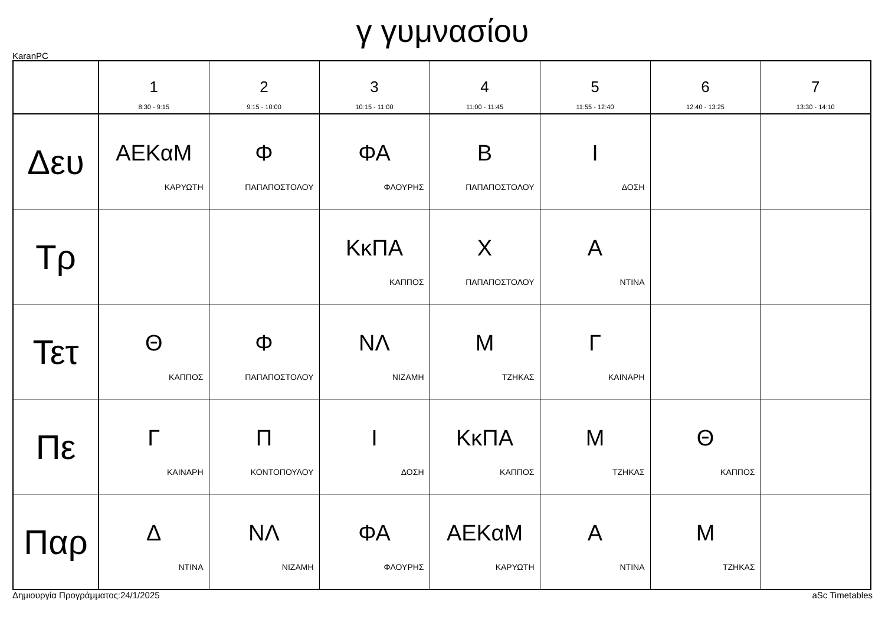γ γυμνασίου
KaranPC
| | 1 8:30 - 9:15 | 2 9:15 - 10:00 | 3 10:15 - 11:00 | 4 11:00 - 11:45 | 5 11:55 - 12:40 | 6 12:40 - 13:25 | 7 13:30 - 14:10 |
| --- | --- | --- | --- | --- | --- | --- | --- |
| Δευ | ΑΕΚαΜ ΚΑΡΥΩΤΗ | Φ ΠΑΠΑΠΟΣΤΟΛΟΥ | ΦΑ ΦΛΟΥΡΗΣ | Β ΠΑΠΑΠΟΣΤΟΛΟΥ | Ι ΔΟΣΗ | | |
| Τρ | | | ΚκΠΑ ΚΑΠΠΟΣ | Χ ΠΑΠΑΠΟΣΤΟΛΟΥ | Α ΝΤΙΝΑ | | |
| Τετ | Θ ΚΑΠΠΟΣ | Φ ΠΑΠΑΠΟΣΤΟΛΟΥ | ΝΛ ΝΙΖΑΜΗ | Μ ΤΖΗΚΑΣ | Γ ΚΑΙΝΑΡΗ | | |
| Πε | Γ ΚΑΙΝΑΡΗ | Π ΚΟΝΤΟΠΟΥΛΟΥ | Ι ΔΟΣΗ | ΚκΠΑ ΚΑΠΠΟΣ | Μ ΤΖΗΚΑΣ | Θ ΚΑΠΠΟΣ | |
| Παρ | Δ ΝΤΙΝΑ | ΝΛ ΝΙΖΑΜΗ | ΦΑ ΦΛΟΥΡΗΣ | ΑΕΚαΜ ΚΑΡΥΩΤΗ | Α ΝΤΙΝΑ | Μ ΤΖΗΚΑΣ | |
Δημιουργία Προγράμματος:24/1/2025 aSc Timetables